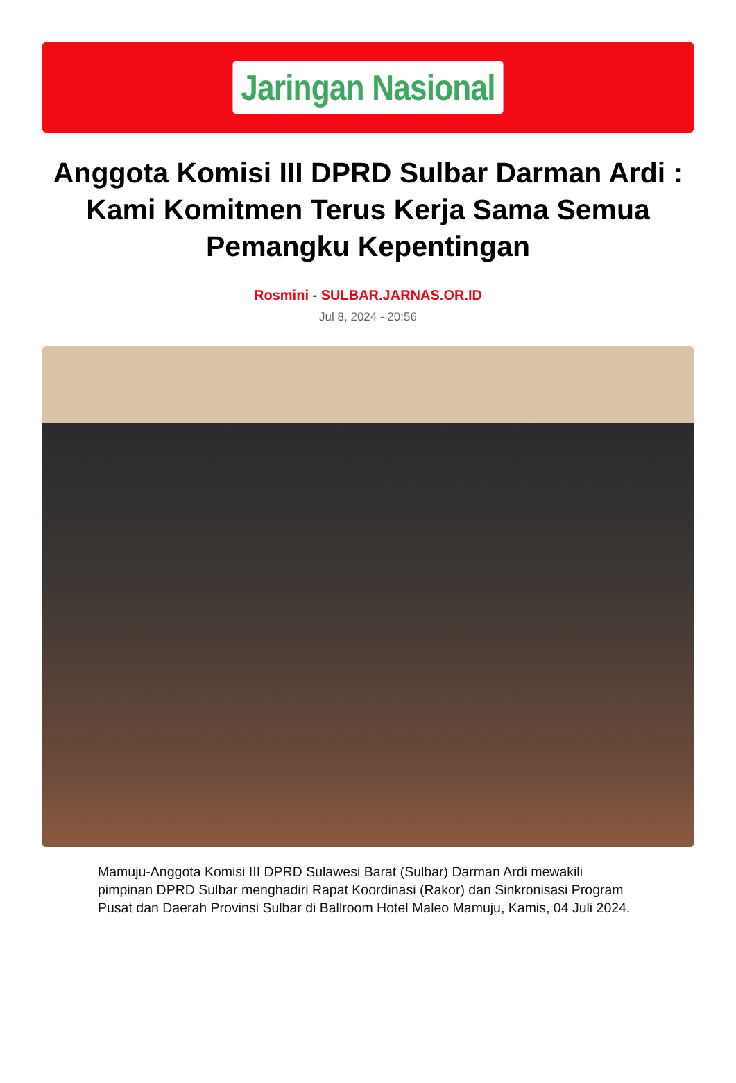Jaringan Nasional
Anggota Komisi III DPRD Sulbar Darman Ardi : Kami Komitmen Terus Kerja Sama Semua Pemangku Kepentingan
Rosmini - SULBAR.JARNAS.OR.ID
Jul 8, 2024 - 20:56
Mamuju-Anggota Komisi III DPRD Sulawesi Barat (Sulbar) Darman Ardi mewakili pimpinan DPRD Sulbar menghadiri Rapat Koordinasi (Rakor) dan Sinkronisasi Program Pusat dan Daerah Provinsi Sulbar di Ballroom Hotel Maleo Mamuju, Kamis, 04 Juli 2024.